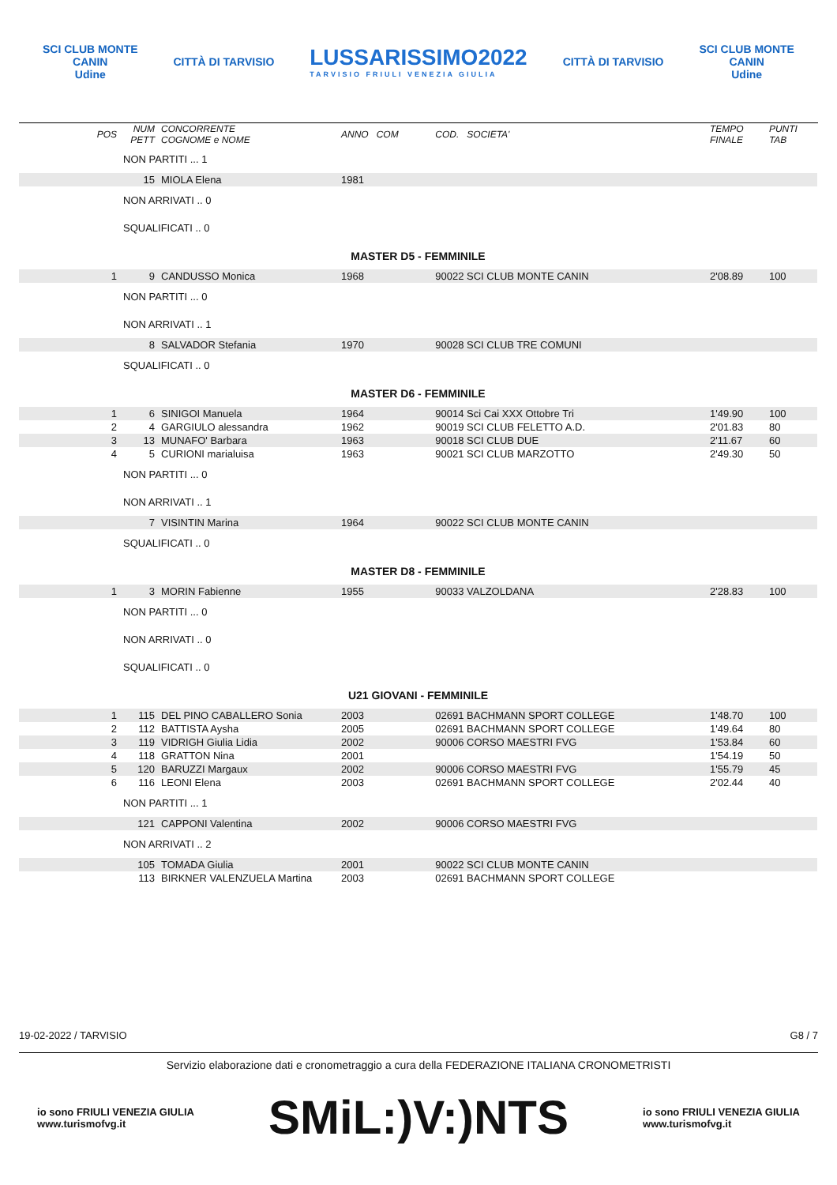SCI CLUB MONTE
CANIN
Udine
CITTÀ DI TARVISIO
LUSSARISSIMO2022
TARVISIO FRIULI VENEZIA GIULIA
CITTÀ DI TARVISIO
SCI CLUB MONTE
CANIN
Udine
| POS | NUM PETT | CONCORRENTE COGNOME e NOME | ANNO COM | COD. SOCIETA' | TEMPO FINALE | PUNTI TAB |
| --- | --- | --- | --- | --- | --- | --- |
| | NON PARTITI ... 1 | | | | | |
| | 15 | MIOLA Elena | 1981 | | | |
| | NON ARRIVATI .. 0 | | | | | |
| | SQUALIFICATI .. 0 | | | | | |
| MASTER D5 - FEMMINILE | | | | | | |
| 1 | 9 | CANDUSSO Monica | 1968 | 90022 SCI CLUB MONTE CANIN | 2'08.89 | 100 |
| | NON PARTITI ... 0 | | | | | |
| | NON ARRIVATI .. 1 | | | | | |
| | 8 | SALVADOR Stefania | 1970 | 90028 SCI CLUB TRE COMUNI | | |
| | SQUALIFICATI .. 0 | | | | | |
| MASTER D6 - FEMMINILE | | | | | | |
| 1 | 6 | SINIGOI Manuela | 1964 | 90014 Sci Cai XXX Ottobre Tri | 1'49.90 | 100 |
| 2 | 4 | GARGIULO alessandra | 1962 | 90019 SCI CLUB FELETTO A.D. | 2'01.83 | 80 |
| 3 | 13 | MUNAFO' Barbara | 1963 | 90018 SCI CLUB DUE | 2'11.67 | 60 |
| 4 | 5 | CURIONI marialuisa | 1963 | 90021 SCI CLUB MARZOTTO | 2'49.30 | 50 |
| | NON PARTITI ... 0 | | | | | |
| | NON ARRIVATI .. 1 | | | | | |
| | 7 | VISINTIN Marina | 1964 | 90022 SCI CLUB MONTE CANIN | | |
| | SQUALIFICATI .. 0 | | | | | |
| MASTER D8 - FEMMINILE | | | | | | |
| 1 | 3 | MORIN Fabienne | 1955 | 90033 VALZOLDANA | 2'28.83 | 100 |
| | NON PARTITI ... 0 | | | | | |
| | NON ARRIVATI .. 0 | | | | | |
| | SQUALIFICATI .. 0 | | | | | |
| U21 GIOVANI - FEMMINILE | | | | | | |
| 1 | 115 | DEL PINO CABALLERO Sonia | 2003 | 02691 BACHMANN SPORT COLLEGE | 1'48.70 | 100 |
| 2 | 112 | BATTISTA Aysha | 2005 | 02691 BACHMANN SPORT COLLEGE | 1'49.64 | 80 |
| 3 | 119 | VIDRIGH Giulia Lidia | 2002 | 90006 CORSO MAESTRI FVG | 1'53.84 | 60 |
| 4 | 118 | GRATTON Nina | 2001 | | 1'54.19 | 50 |
| 5 | 120 | BARUZZI Margaux | 2002 | 90006 CORSO MAESTRI FVG | 1'55.79 | 45 |
| 6 | 116 | LEONI Elena | 2003 | 02691 BACHMANN SPORT COLLEGE | 2'02.44 | 40 |
| | NON PARTITI ... 1 | | | | | |
| | 121 | CAPPONI Valentina | 2002 | 90006 CORSO MAESTRI FVG | | |
| | NON ARRIVATI .. 2 | | | | | |
| | 105 | TOMADA Giulia | 2001 | 90022 SCI CLUB MONTE CANIN | | |
| | 113 | BIRKNER VALENZUELA Martina | 2003 | 02691 BACHMANN SPORT COLLEGE | | |
19-02-2022 / TARVISIO G8 / 7
Servizio elaborazione dati e cronometraggio a cura della FEDERAZIONE ITALIANA CRONOMETRISTI
io sono FRIULI VENEZIA GIULIA
www.turismofvg.it
SMiL:)V:)NTS
io sono FRIULI VENEZIA GIULIA
www.turismofvg.it